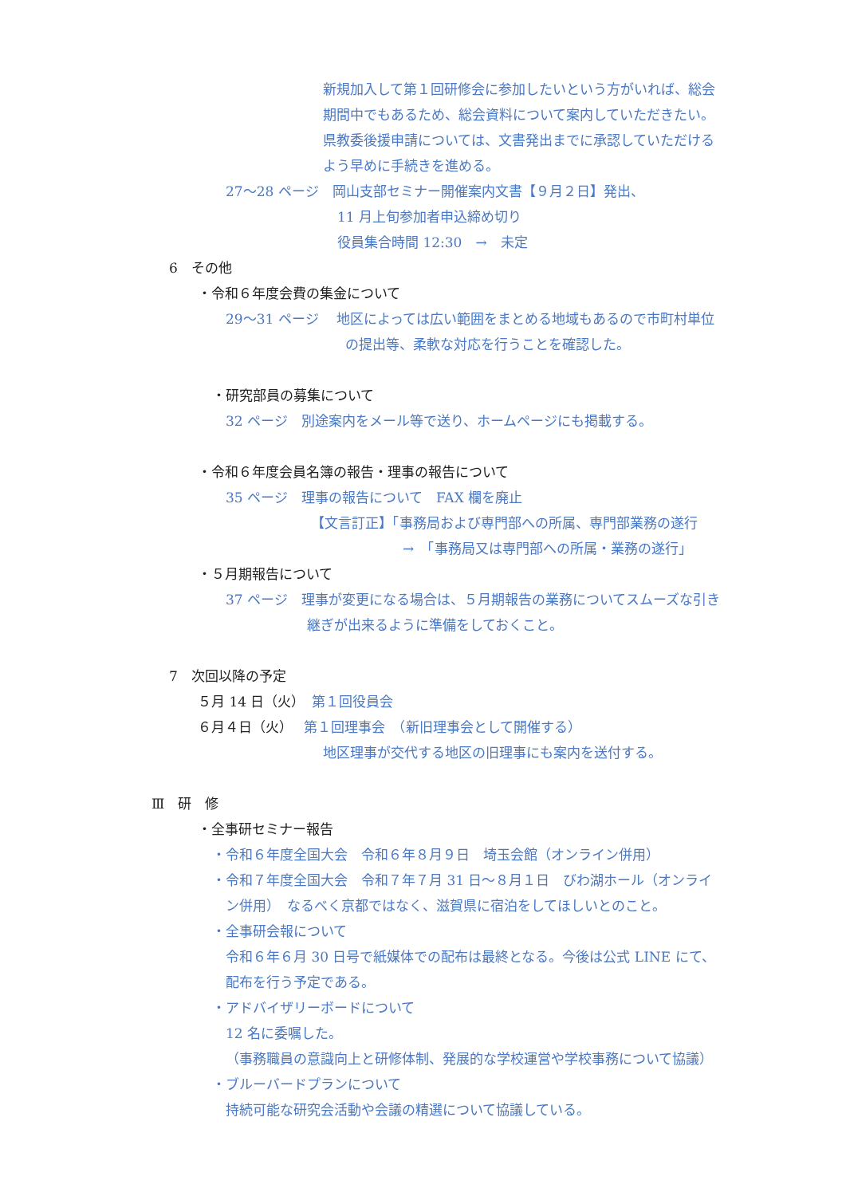新規加入して第１回研修会に参加したいという方がいれば、総会
期間中でもあるため、総会資料について案内していただきたい。
県教委後援申請については、文書発出までに承認していただける
よう早めに手続きを進める。
27～28 ページ　岡山支部セミナー開催案内文書【９月２日】発出、
11 月上旬参加者申込締め切り
役員集合時間 12:30　→　未定
6　その他
・令和６年度会費の集金について
29～31 ページ　 地区によっては広い範囲をまとめる地域もあるので市町村単位
の提出等、柔軟な対応を行うことを確認した。
・研究部員の募集について
32 ページ　別途案内をメール等で送り、ホームページにも掲載する。
・令和６年度会員名簿の報告・理事の報告について
35 ページ　理事の報告について　FAX 欄を廃止
【文言訂正】「事務局および専門部への所属、専門部業務の遂行
→　「事務局又は専門部への所属・業務の遂行」
・５月期報告について
37 ページ　理事が変更になる場合は、５月期報告の業務についてスムーズな引き
継ぎが出来るように準備をしておくこと。
7　次回以降の予定
５月 14 日（火）　第１回役員会
６月４日（火）　 第１回理事会　（新旧理事会として開催する）
地区理事が交代する地区の旧理事にも案内を送付する。
Ⅲ　研　修
・全事研セミナー報告
・令和６年度全国大会　令和６年８月９日　埼玉会館（オンライン併用）
・令和７年度全国大会　令和７年７月 31 日～８月１日　びわ湖ホール（オンライ
ン併用）　なるべく京都ではなく、滋賀県に宿泊をしてほしいとのこと。
・全事研会報について
令和６年６月 30 日号で紙媒体での配布は最終となる。今後は公式 LINE にて、
配布を行う予定である。
・アドバイザリーボードについて
12 名に委嘱した。
（事務職員の意識向上と研修体制、発展的な学校運営や学校事務について協議）
・ブルーバードプランについて
持続可能な研究会活動や会議の精選について協議している。